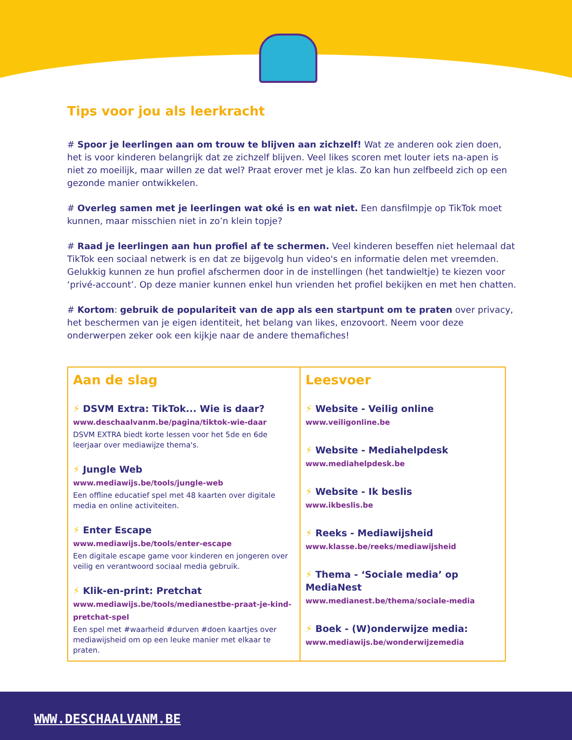Tips voor jou als leerkracht
# Spoor je leerlingen aan om trouw te blijven aan zichzelf! Wat ze anderen ook zien doen, het is voor kinderen belangrijk dat ze zichzelf blijven. Veel likes scoren met louter iets na-apen is niet zo moeilijk, maar willen ze dat wel? Praat erover met je klas. Zo kan hun zelfbeeld zich op een gezonde manier ontwikkelen.
# Overleg samen met je leerlingen wat oké is en wat niet. Een dansfilmpje op TikTok moet kunnen, maar misschien niet in zo’n klein topje?
# Raad je leerlingen aan hun profiel af te schermen. Veel kinderen beseffen niet helemaal dat TikTok een sociaal netwerk is en dat ze bijgevolg hun video's en informatie delen met vreemden. Gelukkig kunnen ze hun profiel afschermen door in de instellingen (het tandwieltje) te kiezen voor ‘privé-account’. Op deze manier kunnen enkel hun vrienden het profiel bekijken en met hen chatten.
# Kortom: gebruik de populariteit van de app als een startpunt om te praten over privacy, het beschermen van je eigen identiteit, het belang van likes, enzovoort. Neem voor deze onderwerpen zeker ook een kijkje naar de andere themafiches!
Aan de slag
⚡ DSVM Extra: TikTok... Wie is daar?
www.deschaalvanm.be/pagina/tiktok-wie-daar
DSVM EXTRA biedt korte lessen voor het 5de en 6de leerjaar over mediawijze thema's.
⚡ Jungle Web
www.mediawijs.be/tools/jungle-web
Een offline educatief spel met 48 kaarten over digitale media en online activiteiten.
⚡ Enter Escape
www.mediawijs.be/tools/enter-escape
Een digitale escape game voor kinderen en jongeren over veilig en verantwoord sociaal media gebruik.
⚡ Klik-en-print: Pretchat
www.mediawijs.be/tools/medianestbe-praat-je-kind-pretchat-spel
Een spel met #waarheid #durven #doen kaartjes over mediawijsheid om op een leuke manier met elkaar te praten.
Leesvoer
⚡ Website - Veilig online
www.veiligonline.be
⚡ Website - Mediahelpdesk
www.mediahelpdesk.be
⚡ Website - Ik beslis
www.ikbeslis.be
⚡ Reeks - Mediawijsheid
www.klasse.be/reeks/mediawijsheid
⚡ Thema - ‘Sociale media’ op MediaNest
www.medianest.be/thema/sociale-media
⚡ Boek - (W)onderwijze media:
www.mediawijs.be/wonderwijzemedia
WWW.DESCHAALVANM.BE